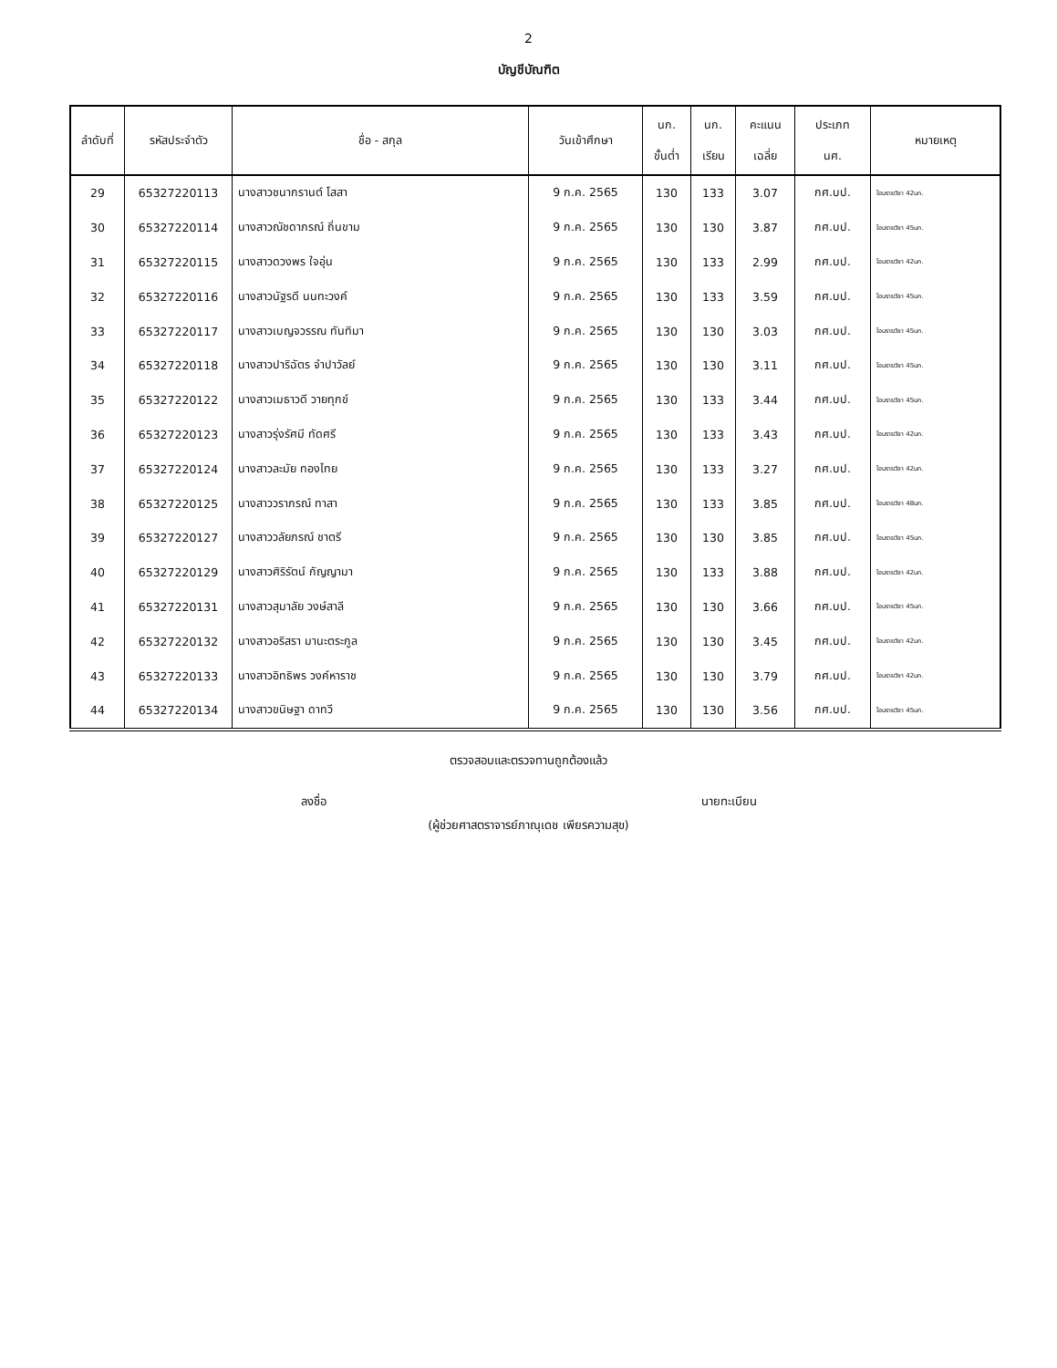2
บัญชีบัณฑิต
| ลำดับที่ | รหัสประจำตัว | ชื่อ - สกุล | วันเข้าศึกษา | นก. ขั้นต่ำ | นก. เรียน | คะแนน เฉลี่ย | ประเภท นศ. | หมายเหตุ |
| --- | --- | --- | --- | --- | --- | --- | --- | --- |
| 29 | 65327220113 | นางสาวชนากรานต์ โสสา | 9 ก.ค. 2565 | 130 | 133 | 3.07 | กศ.บป. | โอนรายวิชา 42นก. |
| 30 | 65327220114 | นางสาวณัชดาภรณ์ ถิ่นขาม | 9 ก.ค. 2565 | 130 | 130 | 3.87 | กศ.บป. | โอนรายวิชา 45นก. |
| 31 | 65327220115 | นางสาวดวงพร ใจอุ่น | 9 ก.ค. 2565 | 130 | 133 | 2.99 | กศ.บป. | โอนรายวิชา 42นก. |
| 32 | 65327220116 | นางสาวนัฐรดี นนทะวงค์ | 9 ก.ค. 2565 | 130 | 133 | 3.59 | กศ.บป. | โอนรายวิชา 45นก. |
| 33 | 65327220117 | นางสาวเบญจวรรณ ทันทิมา | 9 ก.ค. 2565 | 130 | 130 | 3.03 | กศ.บป. | โอนรายวิชา 45นก. |
| 34 | 65327220118 | นางสาวปาริฉัตร จำปาวัลย์ | 9 ก.ค. 2565 | 130 | 130 | 3.11 | กศ.บป. | โอนรายวิชา 45นก. |
| 35 | 65327220122 | นางสาวเมธาวดี วายทุกข์ | 9 ก.ค. 2565 | 130 | 133 | 3.44 | กศ.บป. | โอนรายวิชา 45นก. |
| 36 | 65327220123 | นางสาวรุ่งรัศมี ทัดศรี | 9 ก.ค. 2565 | 130 | 133 | 3.43 | กศ.บป. | โอนรายวิชา 42นก. |
| 37 | 65327220124 | นางสาวละมัย ทองไทย | 9 ก.ค. 2565 | 130 | 133 | 3.27 | กศ.บป. | โอนรายวิชา 42นก. |
| 38 | 65327220125 | นางสาววราภรณ์ ทาสา | 9 ก.ค. 2565 | 130 | 133 | 3.85 | กศ.บป. | โอนรายวิชา 48นก. |
| 39 | 65327220127 | นางสาววลัยภรณ์ ชาตรี | 9 ก.ค. 2565 | 130 | 130 | 3.85 | กศ.บป. | โอนรายวิชา 45นก. |
| 40 | 65327220129 | นางสาวศิริรัตน์ กัญญามา | 9 ก.ค. 2565 | 130 | 133 | 3.88 | กศ.บป. | โอนรายวิชา 42นก. |
| 41 | 65327220131 | นางสาวสุมาลัย วงษ์สาลี | 9 ก.ค. 2565 | 130 | 130 | 3.66 | กศ.บป. | โอนรายวิชา 45นก. |
| 42 | 65327220132 | นางสาวอริสรา มานะตระกูล | 9 ก.ค. 2565 | 130 | 130 | 3.45 | กศ.บป. | โอนรายวิชา 42นก. |
| 43 | 65327220133 | นางสาวอิทธิพร วงค์หาราช | 9 ก.ค. 2565 | 130 | 130 | 3.79 | กศ.บป. | โอนรายวิชา 42นก. |
| 44 | 65327220134 | นางสาวขนิษฐา ดาทวี | 9 ก.ค. 2565 | 130 | 130 | 3.56 | กศ.บป. | โอนรายวิชา 45นก. |
ตรวจสอบและตรวจทานถูกต้องแล้ว
ลงชื่อ นายทะเบียน
(ผู้ช่วยศาสตราจารย์ภาณุเดช เพียรความสุข)